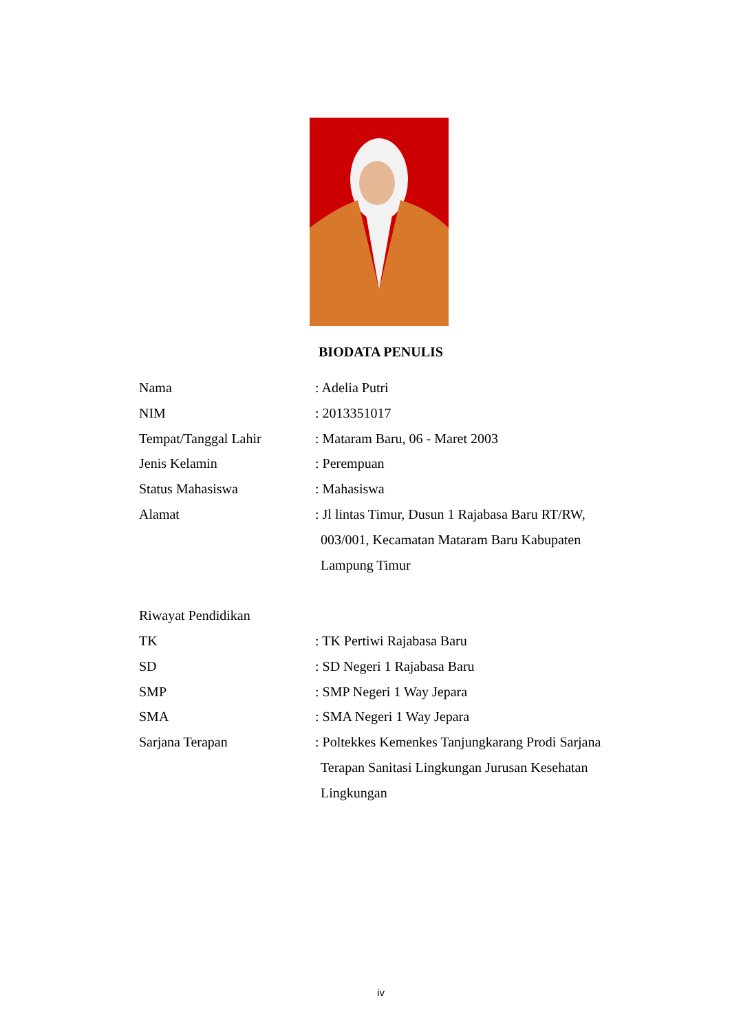BIODATA PENULIS
Nama : Adelia Putri
NIM : 2013351017
Tempat/Tanggal Lahir : Mataram Baru, 06 - Maret 2003
Jenis Kelamin : Perempuan
Status Mahasiswa : Mahasiswa
Alamat : Jl lintas Timur, Dusun 1 Rajabasa Baru RT/RW,
003/001, Kecamatan Mataram Baru Kabupaten
Lampung Timur
Riwayat Pendidikan
TK : TK Pertiwi Rajabasa Baru
SD : SD Negeri 1 Rajabasa Baru
SMP : SMP Negeri 1 Way Jepara
SMA : SMA Negeri 1 Way Jepara
Sarjana Terapan : Poltekkes Kemenkes Tanjungkarang Prodi Sarjana
Terapan Sanitasi Lingkungan Jurusan Kesehatan
Lingkungan
iv